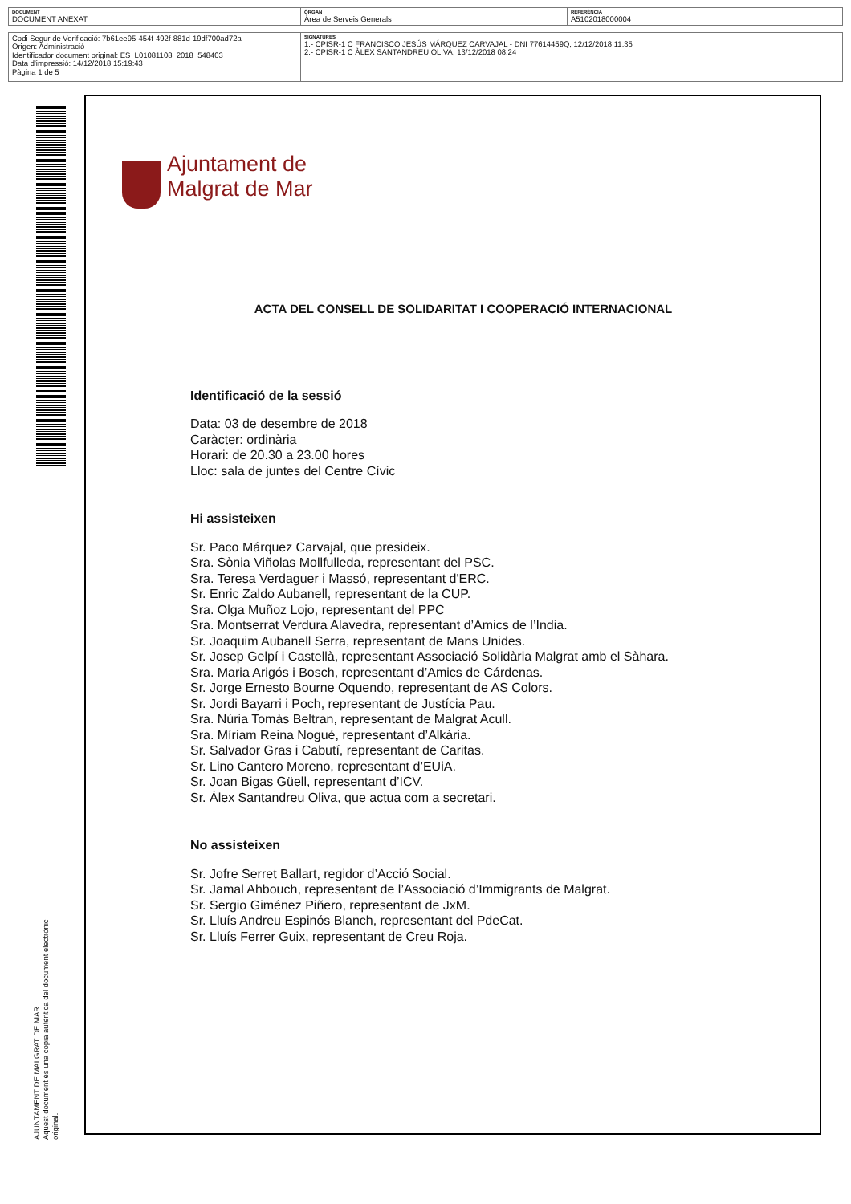| DOCUMENT DOCUMENT ANEXAT | ÒRGAN Àrea de Serveis Generals | REFERÈNCIA A5102018000004 |
| Codi Segur de Verificació: 7b61ee95-454f-492f-881d-19df700ad72a Origen: Administració Identificador document original: ES_L01081108_2018_548403 Data d'impressió: 14/12/2018 15:19:43 Pàgina 1 de 5 | SIGNATURES 1.- CPISR-1 C FRANCISCO JESÚS MÁRQUEZ CARVAJAL - DNI 77614459Q, 12/12/2018 11:35 2.- CPISR-1 C ÀLEX SANTANDREU OLIVA, 13/12/2018 08:24 |
AJUNTAMENT DE MALGRAT DE MAR
Aquest document és una còpia autèntica del document electrònic original.
Ajuntament de
Malgrat de Mar
ACTA DEL CONSELL DE SOLIDARITAT I COOPERACIÓ INTERNACIONAL
Identificació de la sessió
Data: 03 de desembre de 2018
Caràcter: ordinària
Horari: de 20.30 a 23.00 hores
Lloc: sala de juntes del Centre Cívic
Hi assisteixen
Sr. Paco Márquez Carvajal, que presideix.
Sra. Sònia Viñolas Mollfulleda, representant del PSC.
Sra. Teresa Verdaguer i Massó, representant d'ERC.
Sr. Enric Zaldo Aubanell, representant de la CUP.
Sra. Olga Muñoz Lojo, representant del PPC
Sra. Montserrat Verdura Alavedra, representant d’Amics de l’India.
Sr. Joaquim Aubanell Serra, representant de Mans Unides.
Sr. Josep Gelpí i Castellà, representant Associació Solidària Malgrat amb el Sàhara.
Sra. Maria Arigós i Bosch, representant d’Amics de Cárdenas.
Sr. Jorge Ernesto Bourne Oquendo, representant de AS Colors.
Sr. Jordi Bayarri i Poch, representant de Justícia Pau.
Sra. Núria Tomàs Beltran, representant de Malgrat Acull.
Sra. Míriam Reina Nogué, representant d’Alkària.
Sr. Salvador Gras i Cabutí, representant de Caritas.
Sr. Lino Cantero Moreno, representant d’EUiA.
Sr. Joan Bigas Güell, representant d’ICV.
Sr. Àlex Santandreu Oliva, que actua com a secretari.
No assisteixen
Sr. Jofre Serret Ballart, regidor d’Acció Social.
Sr. Jamal Ahbouch, representant de l’Associació d’Immigrants de Malgrat.
Sr. Sergio Giménez Piñero, representant de JxM.
Sr. Lluís Andreu Espinós Blanch, representant del PdeCat.
Sr. Lluís Ferrer Guix, representant de Creu Roja.